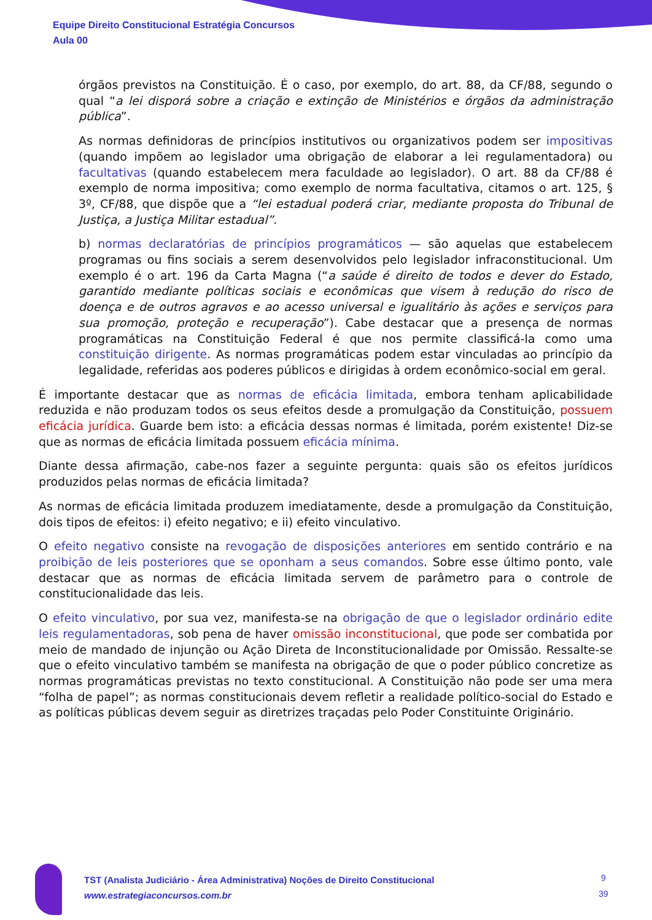Equipe Direito Constitucional Estratégia Concursos
Aula 00
órgãos previstos na Constituição. É o caso, por exemplo, do art. 88, da CF/88, segundo o qual “a lei disporá sobre a criação e extinção de Ministérios e órgãos da administração pública”.
As normas definidoras de princípios institutivos ou organizativos podem ser impositivas (quando impõem ao legislador uma obrigação de elaborar a lei regulamentadora) ou facultativas (quando estabelecem mera faculdade ao legislador). O art. 88 da CF/88 é exemplo de norma impositiva; como exemplo de norma facultativa, citamos o art. 125, § 3º, CF/88, que dispõe que a “lei estadual poderá criar, mediante proposta do Tribunal de Justiça, a Justiça Militar estadual”.
b) normas declaratórias de princípios programáticos — são aquelas que estabelecem programas ou fins sociais a serem desenvolvidos pelo legislador infraconstitucional. Um exemplo é o art. 196 da Carta Magna (“a saúde é direito de todos e dever do Estado, garantido mediante políticas sociais e econômicas que visem à redução do risco de doença e de outros agravos e ao acesso universal e igualitário às ações e serviços para sua promoção, proteção e recuperação”). Cabe destacar que a presença de normas programáticas na Constituição Federal é que nos permite classificá-la como uma constituição dirigente. As normas programáticas podem estar vinculadas ao princípio da legalidade, referidas aos poderes públicos e dirigidas à ordem econômico-social em geral.
É importante destacar que as normas de eficácia limitada, embora tenham aplicabilidade reduzida e não produzam todos os seus efeitos desde a promulgação da Constituição, possuem eficácia jurídica. Guarde bem isto: a eficácia dessas normas é limitada, porém existente! Diz-se que as normas de eficácia limitada possuem eficácia mínima.
Diante dessa afirmação, cabe-nos fazer a seguinte pergunta: quais são os efeitos jurídicos produzidos pelas normas de eficácia limitada?
As normas de eficácia limitada produzem imediatamente, desde a promulgação da Constituição, dois tipos de efeitos: i) efeito negativo; e ii) efeito vinculativo.
O efeito negativo consiste na revogação de disposições anteriores em sentido contrário e na proibição de leis posteriores que se oponham a seus comandos. Sobre esse último ponto, vale destacar que as normas de eficácia limitada servem de parâmetro para o controle de constitucionalidade das leis.
O efeito vinculativo, por sua vez, manifesta-se na obrigação de que o legislador ordinário edite leis regulamentadoras, sob pena de haver omissão inconstitucional, que pode ser combatida por meio de mandado de injunção ou Ação Direta de Inconstitucionalidade por Omissão. Ressalte-se que o efeito vinculativo também se manifesta na obrigação de que o poder público concretize as normas programáticas previstas no texto constitucional. A Constituição não pode ser uma mera “folha de papel”; as normas constitucionais devem refletir a realidade político-social do Estado e as políticas públicas devem seguir as diretrizes traçadas pelo Poder Constituinte Originário.
TST (Analista Judiciário - Área Administrativa) Noções de Direito Constitucional
www.estrategiaconcursos.com.br
9
39